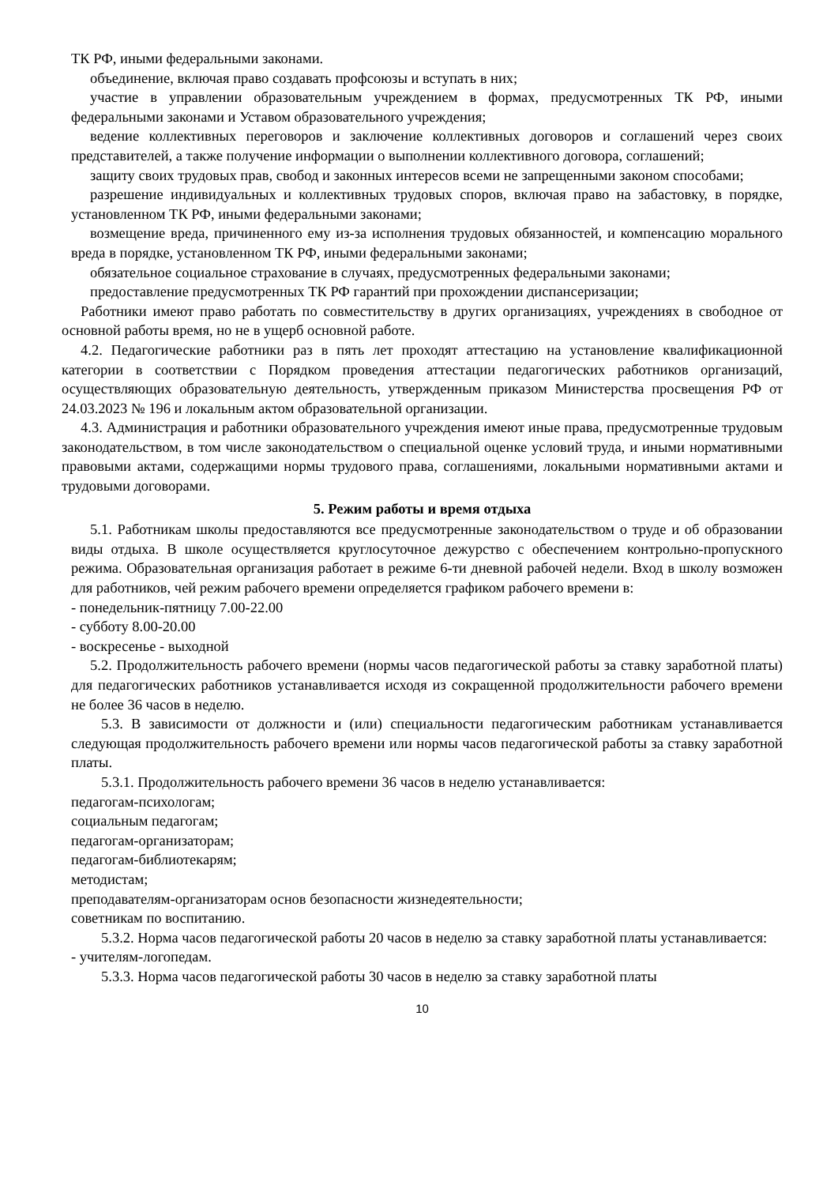ТК РФ, иными федеральными законами.
объединение, включая право создавать профсоюзы и вступать в них;
участие в управлении образовательным учреждением в формах, предусмотренных ТК РФ, иными федеральными законами и Уставом образовательного учреждения;
ведение коллективных переговоров и заключение коллективных договоров и соглашений через своих представителей, а также получение информации о выполнении коллективного договора, соглашений;
защиту своих трудовых прав, свобод и законных интересов всеми не запрещенными законом способами;
разрешение индивидуальных и коллективных трудовых споров, включая право на забастовку, в порядке, установленном ТК РФ, иными федеральными законами;
возмещение вреда, причиненного ему из-за исполнения трудовых обязанностей, и компенсацию морального вреда в порядке, установленном ТК РФ, иными федеральными законами;
обязательное социальное страхование в случаях, предусмотренных федеральными законами;
предоставление предусмотренных ТК РФ гарантий при прохождении диспансеризации;
Работники имеют право работать по совместительству в других организациях, учреждениях в свободное от основной работы время, но не в ущерб основной работе.
4.2. Педагогические работники раз в пять лет проходят аттестацию на установление квалификационной категории в соответствии с Порядком проведения аттестации педагогических работников организаций, осуществляющих образовательную деятельность, утвержденным приказом Министерства просвещения РФ от 24.03.2023 № 196 и локальным актом образовательной организации.
4.3. Администрация и работники образовательного учреждения имеют иные права, предусмотренные трудовым законодательством, в том числе законодательством о специальной оценке условий труда, и иными нормативными правовыми актами, содержащими нормы трудового права, соглашениями, локальными нормативными актами и трудовыми договорами.
5. Режим работы и время отдыха
5.1. Работникам школы предоставляются все предусмотренные законодательством о труде и об образовании виды отдыха. В школе осуществляется круглосуточное дежурство с обеспечением контрольно-пропускного режима. Образовательная организация работает в режиме 6-ти дневной рабочей недели. Вход в школу возможен для работников, чей режим рабочего времени определяется графиком рабочего времени в:
- понедельник-пятницу 7.00-22.00
- субботу 8.00-20.00
- воскресенье - выходной
5.2. Продолжительность рабочего времени (нормы часов педагогической работы за ставку заработной платы) для педагогических работников устанавливается исходя из сокращенной продолжительности рабочего времени не более 36 часов в неделю.
5.3. В зависимости от должности и (или) специальности педагогическим работникам устанавливается следующая продолжительность рабочего времени или нормы часов педагогической работы за ставку заработной платы.
5.3.1. Продолжительность рабочего времени 36 часов в неделю устанавливается:
педагогам-психологам;
социальным педагогам;
педагогам-организаторам;
педагогам-библиотекарям;
методистам;
преподавателям-организаторам основ безопасности жизнедеятельности;
советникам по воспитанию.
5.3.2. Норма часов педагогической работы 20 часов в неделю за ставку заработной платы устанавливается:
- учителям-логопедам.
5.3.3. Норма часов педагогической работы 30 часов в неделю за ставку заработной платы
10